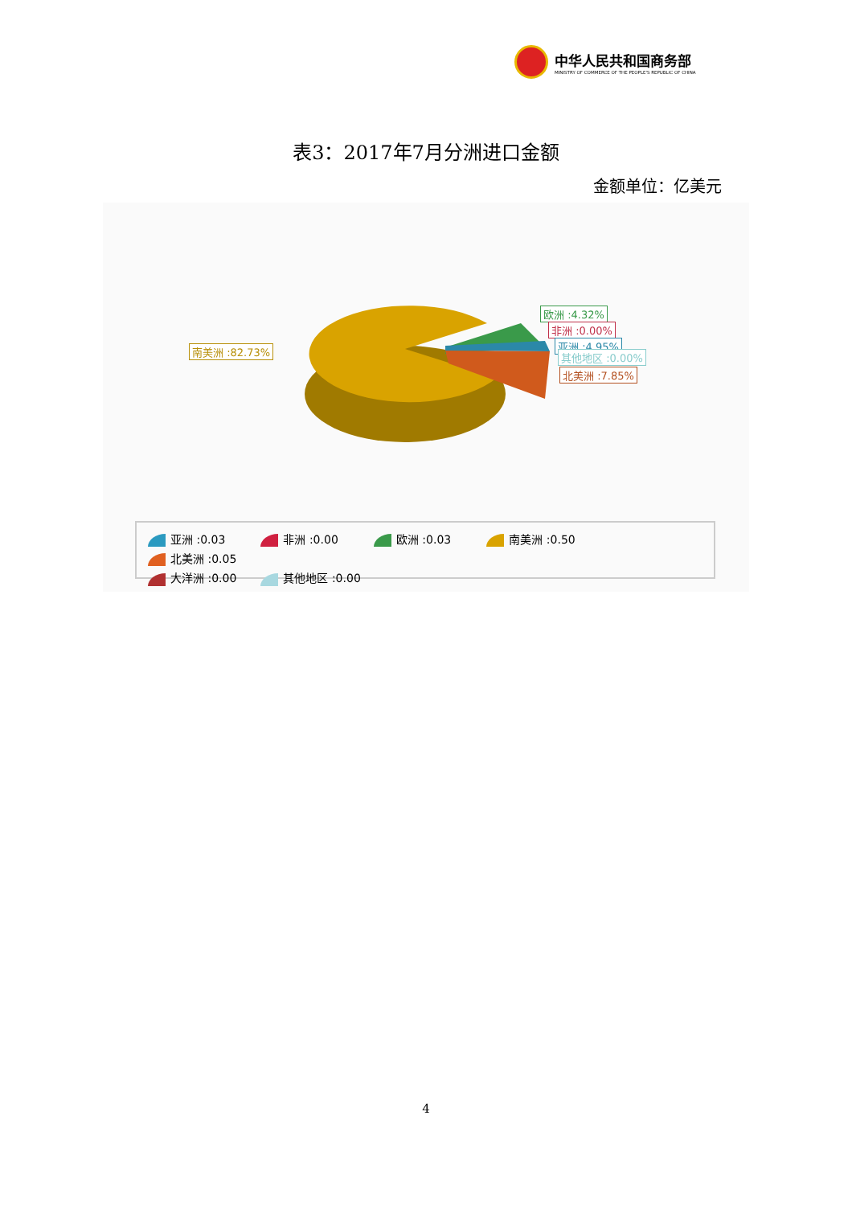中华人民共和国商务部
MINISTRY OF COMMERCE OF THE PEOPLE'S REPUBLIC OF CHINA
表3：2017年7月分洲进口金额
金额单位：亿美元
南美洲 :82.73%
欧洲 :4.32%
非洲 :0.00%
亚洲 :4.95%
其他地区 :0.00%
北美洲 :7.85%
亚洲 :0.03 非洲 :0.00 欧洲 :0.03 南美洲 :0.50 北美洲 :0.05
大洋洲 :0.00 其他地区 :0.00
4